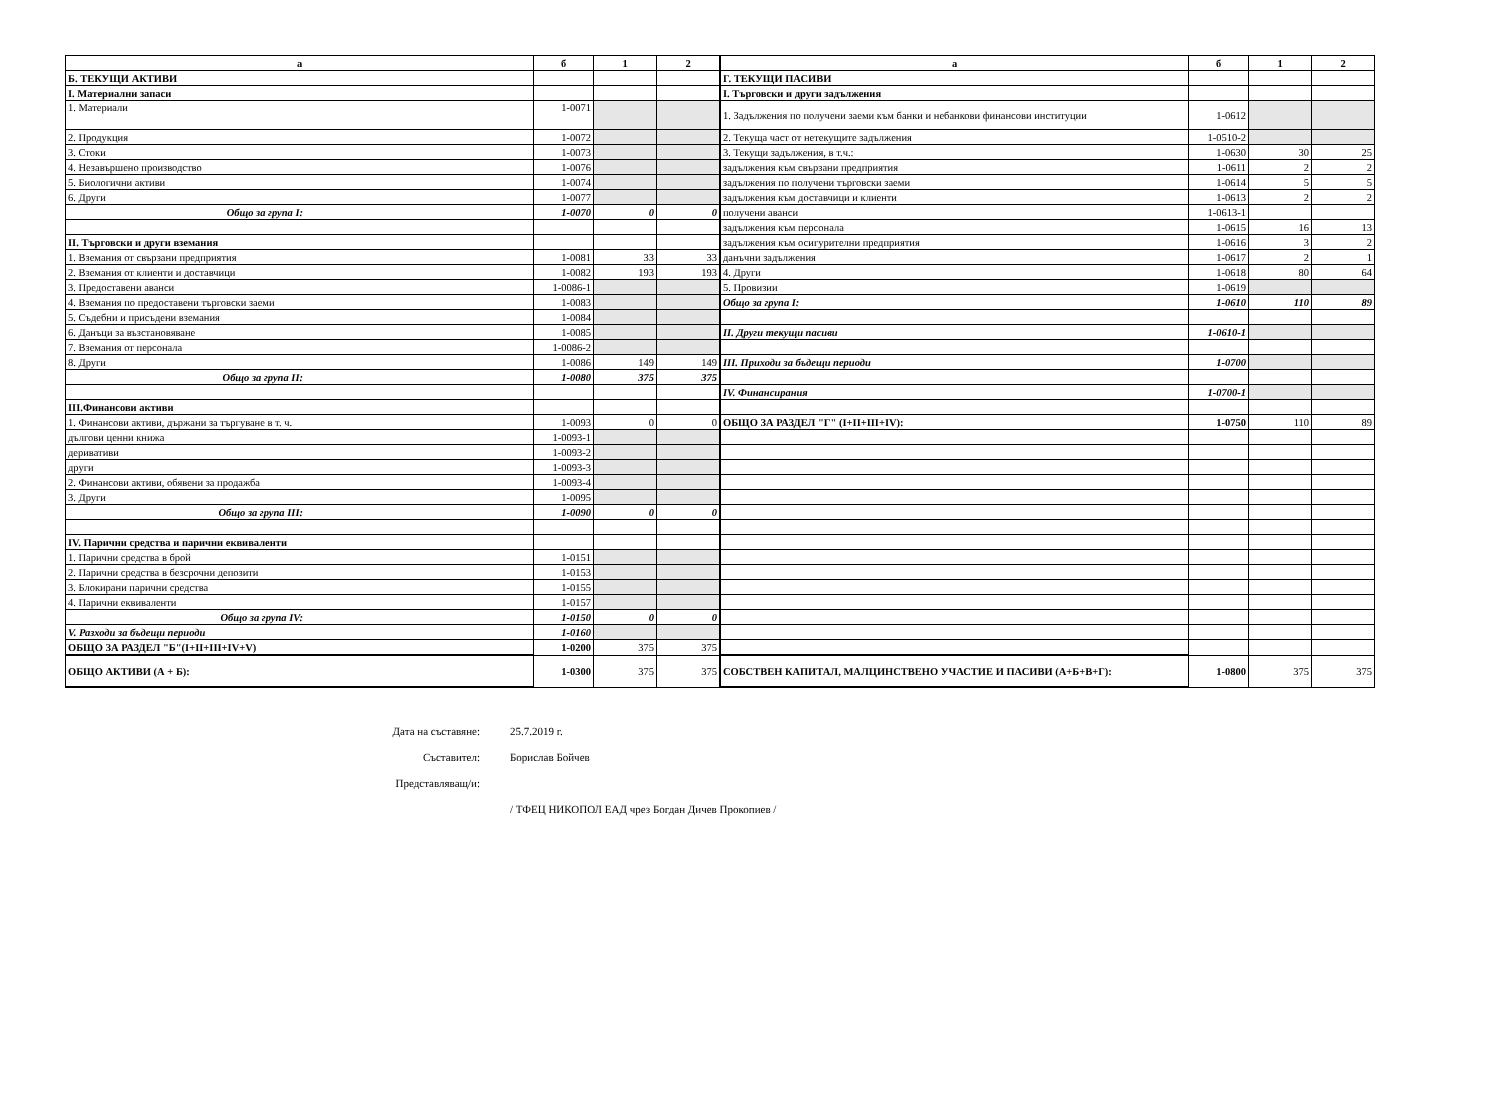| а | б | 1 | 2 |
| --- | --- | --- | --- |
| Б. ТЕКУЩИ АКТИВИ | | | |
| І. Материални запаси | | | |
| 1. Материали | 1-0071 | | |
| 2. Продукция | 1-0072 | | |
| 3. Стоки | 1-0073 | | |
| 4. Незавършено производство | 1-0076 | | |
| 5. Биологични активи | 1-0074 | | |
| 6. Други | 1-0077 | | |
| Общо за група І: | 1-0070 | 0 | 0 |
| ІІ. Търговски и други вземания | | | |
| 1. Вземания от свързани предприятия | 1-0081 | 33 | 33 |
| 2. Вземания от клиенти и доставчици | 1-0082 | 193 | 193 |
| 3. Предоставени аванси | 1-0086-1 | | |
| 4. Вземания по предоставени търговски заеми | 1-0083 | | |
| 5. Съдебни и присъдени вземания | 1-0084 | | |
| 6. Данъци за възстановяване | 1-0085 | | |
| 7. Вземания от персонала | 1-0086-2 | | |
| 8. Други | 1-0086 | 149 | 149 |
| Общо за група ІІ: | 1-0080 | 375 | 375 |
| ІІІ.Финансови активи | | | |
| 1. Финансови активи, държани за търгуване в т. ч. | 1-0093 | 0 | 0 |
| дългови ценни книжа | 1-0093-1 | | |
| деривативи | 1-0093-2 | | |
| други | 1-0093-3 | | |
| 2. Финансови активи, обявени за продажба | 1-0093-4 | | |
| 3. Други | 1-0095 | | |
| Общо за група ІІІ: | 1-0090 | 0 | 0 |
| ІV. Парични средства и парични еквиваленти | | | |
| 1. Парични средства в брой | 1-0151 | | |
| 2. Парични средства в безсрочни депозити | 1-0153 | | |
| 3. Блокирани парични средства | 1-0155 | | |
| 4. Парични еквиваленти | 1-0157 | | |
| Общо за група IV: | 1-0150 | 0 | 0 |
| V. Разходи за бъдещи периоди | 1-0160 | | |
| ОБЩО ЗА РАЗДЕЛ "Б"(I+II+III+IV+V) | 1-0200 | 375 | 375 |
| ОБЩО АКТИВИ (А + Б): | 1-0300 | 375 | 375 |
| а | б | 1 | 2 |
| --- | --- | --- | --- |
| Г. ТЕКУЩИ ПАСИВИ | | | |
| І. Търговски и други задължения | | | |
| 1. Задължения по получени заеми към банки и небанкови финансови институции | 1-0612 | | |
| 2. Текуща част от нетекущите задължения | 1-0510-2 | | |
| 3. Текущи задължения, в т.ч.: | 1-0630 | 30 | 25 |
| задължения към свързани предприятия | 1-0611 | 2 | 2 |
| задължения по получени търговски заеми | 1-0614 | 5 | 5 |
| задължения към доставчици и клиенти | 1-0613 | 2 | 2 |
| получени аванси | 1-0613-1 | | |
| задължения към персонала | 1-0615 | 16 | 13 |
| задължения към осигурителни предприятия | 1-0616 | 3 | 2 |
| данъчни задължения | 1-0617 | 2 | 1 |
| 4. Други | 1-0618 | 80 | 64 |
| 5. Провизии | 1-0619 | | |
| Общо за група І: | 1-0610 | 110 | 89 |
| ІІ. Други текущи пасиви | 1-0610-1 | | |
| ІІІ. Приходи за бъдещи периоди | 1-0700 | | |
| ІV. Финансирания | 1-0700-1 | | |
| ОБЩО ЗА РАЗДЕЛ "Г" (I+II+III+IV): | 1-0750 | 110 | 89 |
| СОБСТВЕН КАПИТАЛ, МАЛЦИНСТВЕНО УЧАСТИЕ И ПАСИВИ (А+Б+В+Г): | 1-0800 | 375 | 375 |
Дата на съставяне: 25.7.2019 г.
Съставител: Борислав Бойчев
Представляващ/и:
/ ТФЕЦ НИКОПОЛ ЕАД чрез Богдан Дичев Прокопиев /